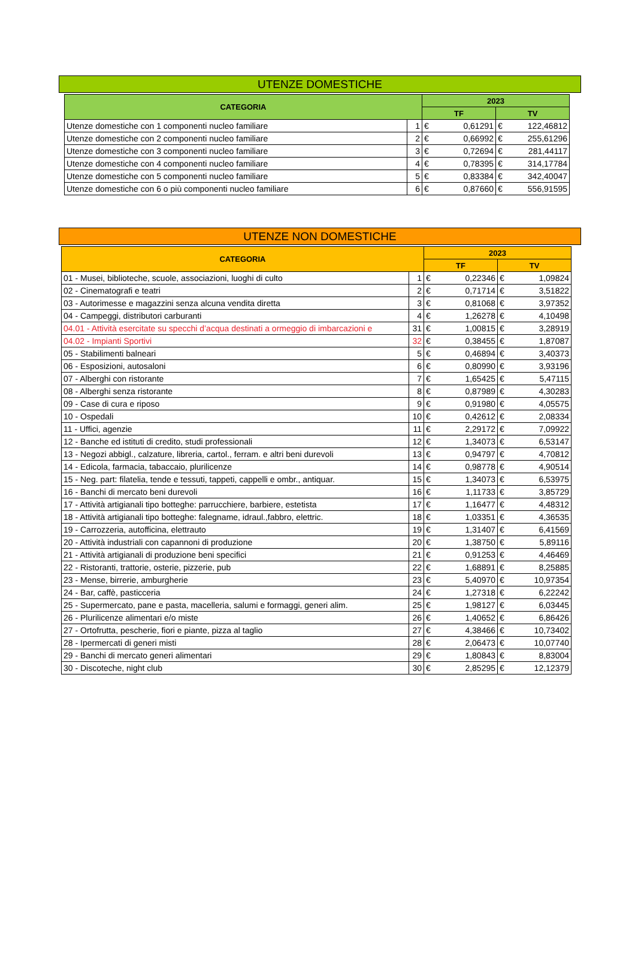UTENZE DOMESTICHE
| CATEGORIA | | 2023 | | | |
| --- | --- | --- | --- | --- | --- |
| | | TF | | TV | |
| Utenze domestiche con 1 componenti nucleo familiare | 1 | € | 0,61291 | € | 122,46812 |
| Utenze domestiche con 2 componenti nucleo familiare | 2 | € | 0,66992 | € | 255,61296 |
| Utenze domestiche con 3 componenti nucleo familiare | 3 | € | 0,72694 | € | 281,44117 |
| Utenze domestiche con 4 componenti nucleo familiare | 4 | € | 0,78395 | € | 314,17784 |
| Utenze domestiche con 5 componenti nucleo familiare | 5 | € | 0,83384 | € | 342,40047 |
| Utenze domestiche con 6 o più componenti nucleo familiare | 6 | € | 0,87660 | € | 556,91595 |
UTENZE NON DOMESTICHE
| CATEGORIA | | 2023 | | | |
| --- | --- | --- | --- | --- | --- |
| | | TF | | TV | |
| 01 - Musei, biblioteche, scuole, associazioni, luoghi di culto | 1 | € | 0,22346 | € | 1,09824 |
| 02 - Cinematografi e teatri | 2 | € | 0,71714 | € | 3,51822 |
| 03 - Autorimesse e magazzini senza alcuna vendita diretta | 3 | € | 0,81068 | € | 3,97352 |
| 04 - Campeggi, distributori carburanti | 4 | € | 1,26278 | € | 4,10498 |
| 04.01 - Attività esercitate su specchi d’acqua destinati a ormeggio di imbarcazioni e | 31 | € | 1,00815 | € | 3,28919 |
| 04.02 - Impianti Sportivi | 32 | € | 0,38455 | € | 1,87087 |
| 05 - Stabilimenti balneari | 5 | € | 0,46894 | € | 3,40373 |
| 06 - Esposizioni, autosaloni | 6 | € | 0,80990 | € | 3,93196 |
| 07 - Alberghi con ristorante | 7 | € | 1,65425 | € | 5,47115 |
| 08 - Alberghi senza ristorante | 8 | € | 0,87989 | € | 4,30283 |
| 09 - Case di cura e riposo | 9 | € | 0,91980 | € | 4,05575 |
| 10 - Ospedali | 10 | € | 0,42612 | € | 2,08334 |
| 11 - Uffici, agenzie | 11 | € | 2,29172 | € | 7,09922 |
| 12 - Banche ed istituti di credito, studi professionali | 12 | € | 1,34073 | € | 6,53147 |
| 13 - Negozi abbigl., calzature, libreria, cartol., ferram. e altri beni durevoli | 13 | € | 0,94797 | € | 4,70812 |
| 14 - Edicola, farmacia, tabaccaio, plurilicenze | 14 | € | 0,98778 | € | 4,90514 |
| 15 - Neg. part: filatelia, tende e tessuti, tappeti, cappelli e ombr., antiquar. | 15 | € | 1,34073 | € | 6,53975 |
| 16 - Banchi di mercato beni durevoli | 16 | € | 1,11733 | € | 3,85729 |
| 17 - Attività artigianali tipo botteghe: parrucchiere, barbiere, estetista | 17 | € | 1,16477 | € | 4,48312 |
| 18 - Attività artigianali tipo botteghe: falegname, idraul.,fabbro, elettric. | 18 | € | 1,03351 | € | 4,36535 |
| 19 - Carrozzeria, autofficina, elettrauto | 19 | € | 1,31407 | € | 6,41569 |
| 20 - Attività industriali con capannoni di produzione | 20 | € | 1,38750 | € | 5,89116 |
| 21 - Attività artigianali di produzione beni specifici | 21 | € | 0,91253 | € | 4,46469 |
| 22 - Ristoranti, trattorie, osterie, pizzerie, pub | 22 | € | 1,68891 | € | 8,25885 |
| 23 - Mense, birrerie, amburgherie | 23 | € | 5,40970 | € | 10,97354 |
| 24 - Bar, caffè, pasticceria | 24 | € | 1,27318 | € | 6,22242 |
| 25 - Supermercato, pane e pasta, macelleria, salumi e formaggi, generi alim. | 25 | € | 1,98127 | € | 6,03445 |
| 26 - Plurilicenze alimentari e/o miste | 26 | € | 1,40652 | € | 6,86426 |
| 27 - Ortofrutta, pescherie, fiori e piante, pizza al taglio | 27 | € | 4,38466 | € | 10,73402 |
| 28 - Ipermercati di generi misti | 28 | € | 2,06473 | € | 10,07740 |
| 29 - Banchi di mercato generi alimentari | 29 | € | 1,80843 | € | 8,83004 |
| 30 - Discoteche, night club | 30 | € | 2,85295 | € | 12,12379 |